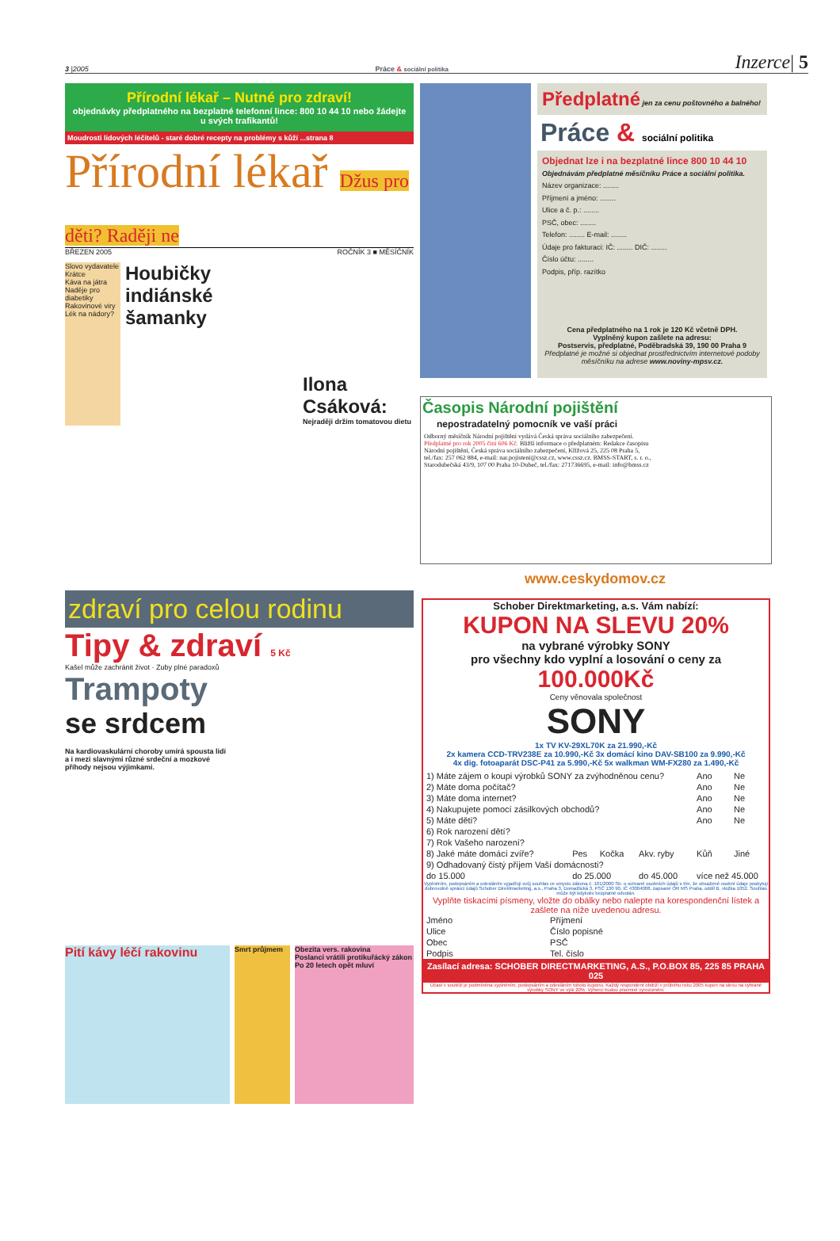3 |2005 Práce & sociální politika Inzerce| 5
Přírodní lékař – Nutné pro zdraví!
objednávky předplatného na bezplatné telefonní lince: 800 10 44 10 nebo žádejte u svých trafikantů!
Moudrosti lidových léčitelů - staré dobré recepty na problémy s kůží ...strana 8
Přírodní lékař Džus pro děti? Raději ne
BŘEZEN 2005 ROČNÍK 3 ■ MĚSÍČNÍK
Slovo vydavatele
Krátce
Káva na játra
Naděje pro diabetiky
Rakovinové viry
Lék na nádory?
Houbičky indiánské šamanky
Ilona Csáková:
Nejraději držím tomatovou dietu
Předplatné jen za cenu poštovného a balného!
Práce & sociální politika
Objednat lze i na bezplatné lince 800 10 44 10
Objednávám předplatné měsíčníku Práce a sociální politika.
Název organizace: ........
Příjmení a jméno: ........
Ulice a č. p.: ........
PSČ, obec: ........
Telefon: ........ E-mail: ........
Údaje pro fakturaci: IČ: ........ DIČ: ........
Číslo účtu: ........
Podpis, příp. razítko
Cena předplatného na 1 rok je 120 Kč včetně DPH.
Vyplněný kupon zašlete na adresu:
Postservis, předplatné, Poděbradská 39, 190 00 Praha 9
Předplatné je možné si objednat prostřednictvím internetové podoby měsíčníku na adrese www.noviny-mpsv.cz.
Časopis Národní pojištění
nepostradatelný pomocník ve vaší práci
Odborný měsíčník Národní pojištění vydává Česká správa sociálního zabezpečení. Předplatné pro rok 2005 činí 606 Kč. Bližší informace o předplatném: Redakce časopisu Národní pojištění, Česká správa sociálního zabezpečení, Křížová 25, 225 08 Praha 5, tel./fax: 257 062 884, e-mail: nar.pojisteni@cssz.cz, www.cssz.cz. BMSS-START, s. r. o., Starodubečská 43/9, 107 00 Praha 10-Dubeč, tel./fax: 271736695, e-mail: info@bmss.cz
www.ceskydomov.cz
zdraví pro celou rodinu
Tipy & zdraví 5 Kč
Kašel může zachránit život · Zuby plné paradoxů
Trampoty
se srdcem
Na kardiovaskulární choroby umírá spousta lidí a i mezi slavnými různé srdeční a mozkové příhody nejsou výjimkami.
Pití kávy léčí rakovinu
Smrt průjmem Obezita vers. rakovina
Poslanci vrátili protikuřácký zákon
Po 20 letech opět mluví
Schober Direktmarketing, a.s. Vám nabízí:
KUPON NA SLEVU 20%
na vybrané výrobky SONY
pro všechny kdo vyplní a losování o ceny za
100.000Kč
Ceny věnovala společnost
SONY
1x TV KV-29XL70K za 21.990,-Kč
2x kamera CCD-TRV238E za 10.990,-Kč 3x domácí kino DAV-SB100 za 9.990,-Kč
4x dig. fotoaparát DSC-P41 za 5.990,-Kč 5x walkman WM-FX280 za 1.490,-Kč
| 1) Máte zájem o koupi výrobků SONY za zvýhodněnou cenu? | | | | Ano | Ne |
| 2) Máte doma počítač? | | | | Ano | Ne |
| 3) Máte doma internet? | | | | Ano | Ne |
| 4) Nakupujete pomocí zásilkových obchodů? | | | | Ano | Ne |
| 5) Máte děti? | | | | Ano | Ne |
| 6) Rok narození dětí? | | | | | |
| 7) Rok Vašeho narození? | | | | | |
| 8) Jaké máte domácí zvíře? | Pes | Kočka | Akv. ryby | Kůň | Jiné |
| 9) Odhadovaný čistý příjem Vaší domácnosti? | | | | | |
| do 15.000 | do 25.000 | | do 45.000 | více než 45.000 | |
Vyplněním, podepsáním a odesláním vyjadřuji svůj souhlas ve smyslu zákona č. 101/2000 Sb. o ochraně osobních údajů s tím, že obsažené osobní údaje poskytuji dobrovolně správci údajů Schober Direktmarketing, a.s., Praha 3, Domažlická 3, PSČ 130 90, IČ 43004008, zapsané OR MS Praha, oddíl B, vložka 1052. Souhlas může být kdykoliv bezplatně odvolán.
Vyplňte tiskacími písmeny, vložte do obálky nebo nalepte na korespondenční lístek a zašlete na níže uvedenou adresu.
| Jméno | Příjmení |
| Ulice | Číslo popisné |
| Obec | PSČ |
| Podpis | Tel. číslo |
Zasílací adresa: SCHOBER DIRECTMARKETING, A.S., P.O.BOX 85, 225 85 PRAHA 025
Účast v soutěži je podmíněna vyplněním, podepsáním a odesláním tohoto kuponu. Každý respondent obdrží v průběhu roku 2005 kupon na slevu na vybrané výrobky SONY ve výši 20%. Výherci budou písemně vyrozuměni.